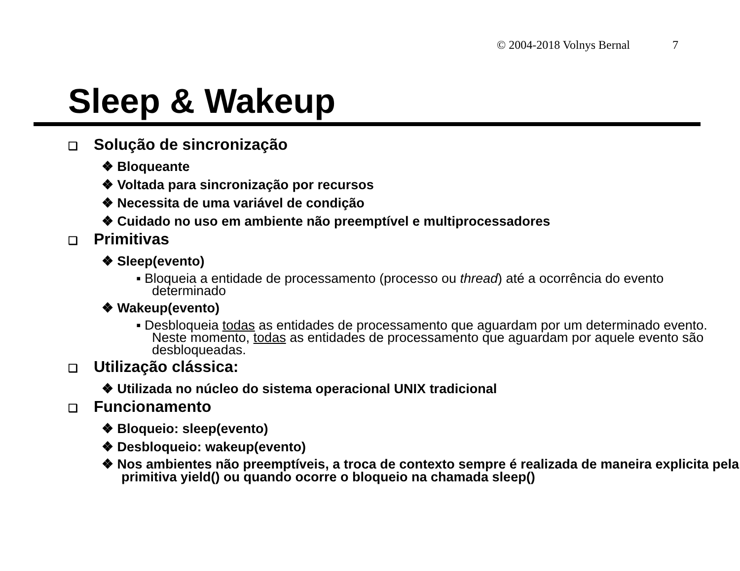© 2004-2018 Volnys Bernal 7
Sleep & Wakeup
❑ Solução de sincronização
❖ Bloqueante
❖ Voltada para sincronização por recursos
❖ Necessita de uma variável de condição
❖ Cuidado no uso em ambiente não preemptível e multiprocessadores
❑ Primitivas
❖ Sleep(evento)
▪ Bloqueia a entidade de processamento (processo ou thread) até a ocorrência do evento determinado
❖ Wakeup(evento)
▪ Desbloqueia todas as entidades de processamento que aguardam por um determinado evento. Neste momento, todas as entidades de processamento que aguardam por aquele evento são desbloqueadas.
❑ Utilização clássica:
❖ Utilizada no núcleo do sistema operacional UNIX tradicional
❑ Funcionamento
❖ Bloqueio: sleep(evento)
❖ Desbloqueio: wakeup(evento)
❖ Nos ambientes não preemptíveis, a troca de contexto sempre é realizada de maneira explicita pela primitiva yield() ou quando ocorre o bloqueio na chamada sleep()